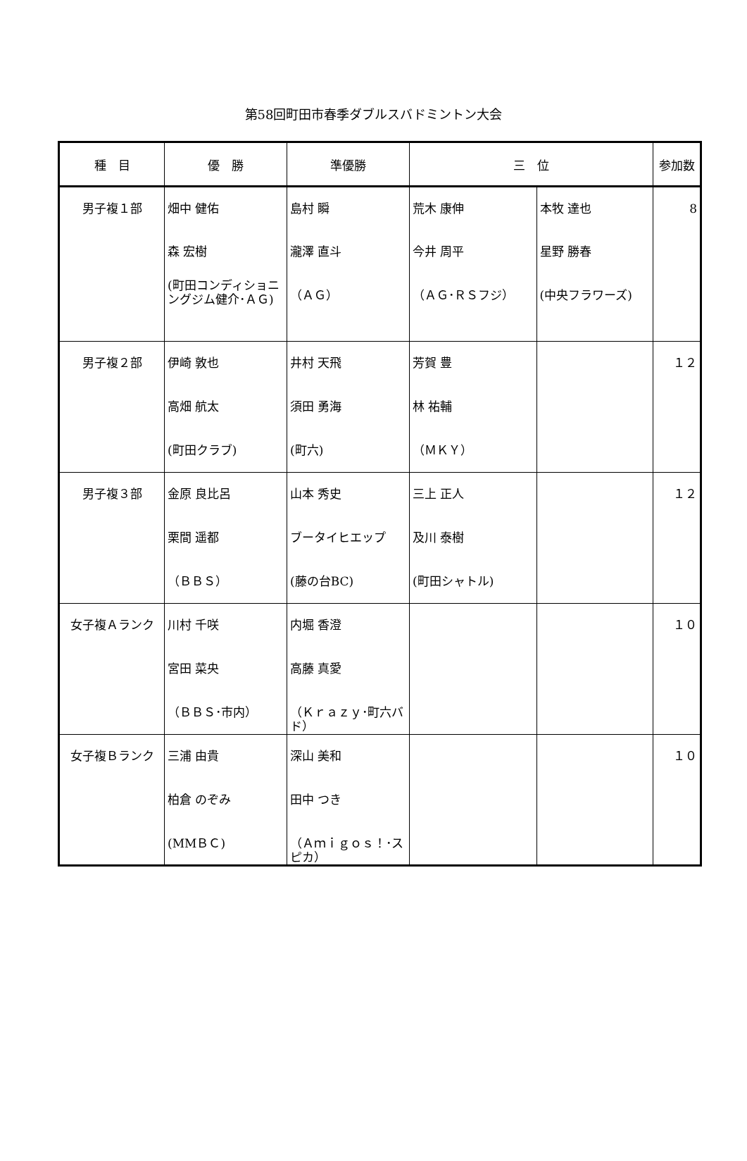第58回町田市春季ダブルスバドミントン大会
| 種 目 | 優 勝 | 準優勝 | 三 位 | | 参加数 |
| --- | --- | --- | --- | --- | --- |
| 男子複１部 | 畑中 健佑 | 島村 瞬 | 荒木 康伸 | 本牧 達也 | 8 |
| | 森 宏樹 | 瀧澤 直斗 | 今井 周平 | 星野 勝春 | |
| | (町田コンディショニングジム健介･ＡＧ) | （ＡＧ） | （ＡＧ･ＲＳフジ） | (中央フラワーズ) | |
| 男子複２部 | 伊崎 敦也 | 井村 天飛 | 芳賀 豊 | | １２ |
| | 高畑 航太 | 須田 勇海 | 林 祐輔 | | |
| | (町田クラブ) | (町六) | （ＭＫＹ） | | |
| 男子複３部 | 金原 良比呂 | 山本 秀史 | 三上 正人 | | １２ |
| | 栗間 遥都 | ブータイヒエップ | 及川 泰樹 | | |
| | （ＢＢＳ） | (藤の台BC) | (町田シャトル) | | |
| 女子複Ａランク | 川村 千咲 | 内堀 香澄 | | | １０ |
| | 宮田 菜央 | 高藤 真愛 | | | |
| | （ＢＢＳ･市内） | （Ｋｒａｚｙ･町六バド） | | | |
| 女子複Ｂランク | 三浦 由貴 | 深山 美和 | | | １０ |
| | 柏倉 のぞみ | 田中 つき | | | |
| | (MMＢＣ) | （Ａｍｉｇｏｓ！･スピカ） | | | |